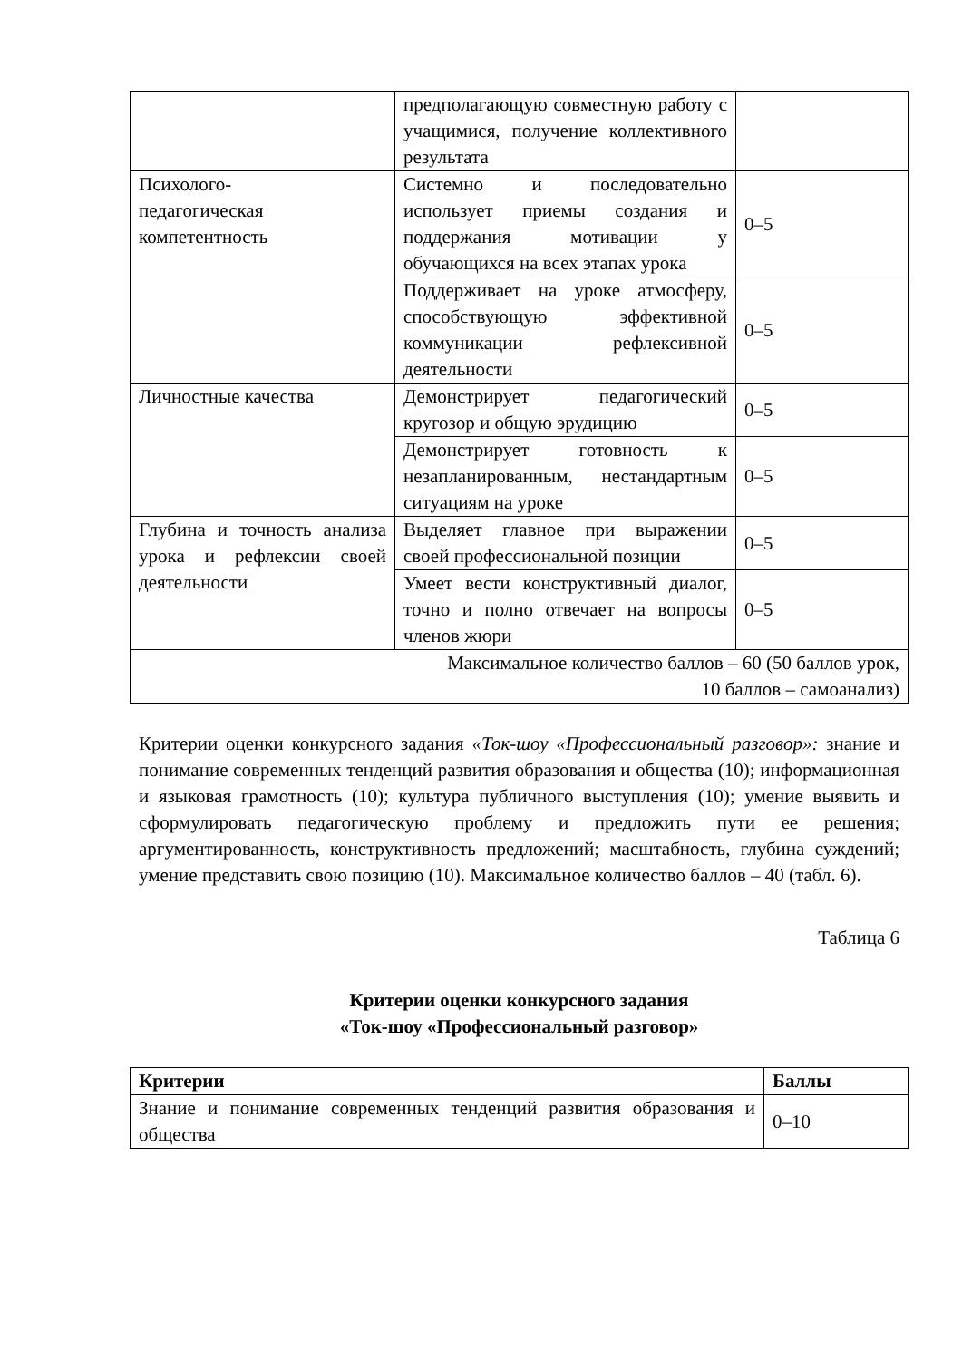| | предполагающую совместную работу с учащимися, получение коллективного результата | |
| Психолого- педагогическая компетентность | Системно и последовательно использует приемы создания и поддержания мотивации у обучающихся на всех этапах урока | 0–5 |
| | Поддерживает на уроке атмосферу, способствующую эффективной коммуникации рефлексивной деятельности | 0–5 |
| Личностные качества | Демонстрирует педагогический кругозор и общую эрудицию | 0–5 |
| | Демонстрирует готовность к незапланированным, нестандартным ситуациям на уроке | 0–5 |
| Глубина и точность анализа урока и рефлексии своей деятельности | Выделяет главное при выражении своей профессиональной позиции | 0–5 |
| | Умеет вести конструктивный диалог, точно и полно отвечает на вопросы членов жюри | 0–5 |
| Максимальное количество баллов – 60 (50 баллов урок, 10 баллов – самоанализ) | | |
Критерии оценки конкурсного задания «Ток-шоу «Профессиональный разговор»: знание и понимание современных тенденций развития образования и общества (10); информационная и языковая грамотность (10); культура публичного выступления (10); умение выявить и сформулировать педагогическую проблему и предложить пути ее решения; аргументированность, конструктивность предложений; масштабность, глубина суждений; умение представить свою позицию (10). Максимальное количество баллов – 40 (табл. 6).
Таблица 6
Критерии оценки конкурсного задания
«Ток-шоу «Профессиональный разговор»
| Критерии | Баллы |
| --- | --- |
| Знание и понимание современных тенденций развития образования и общества | 0–10 |